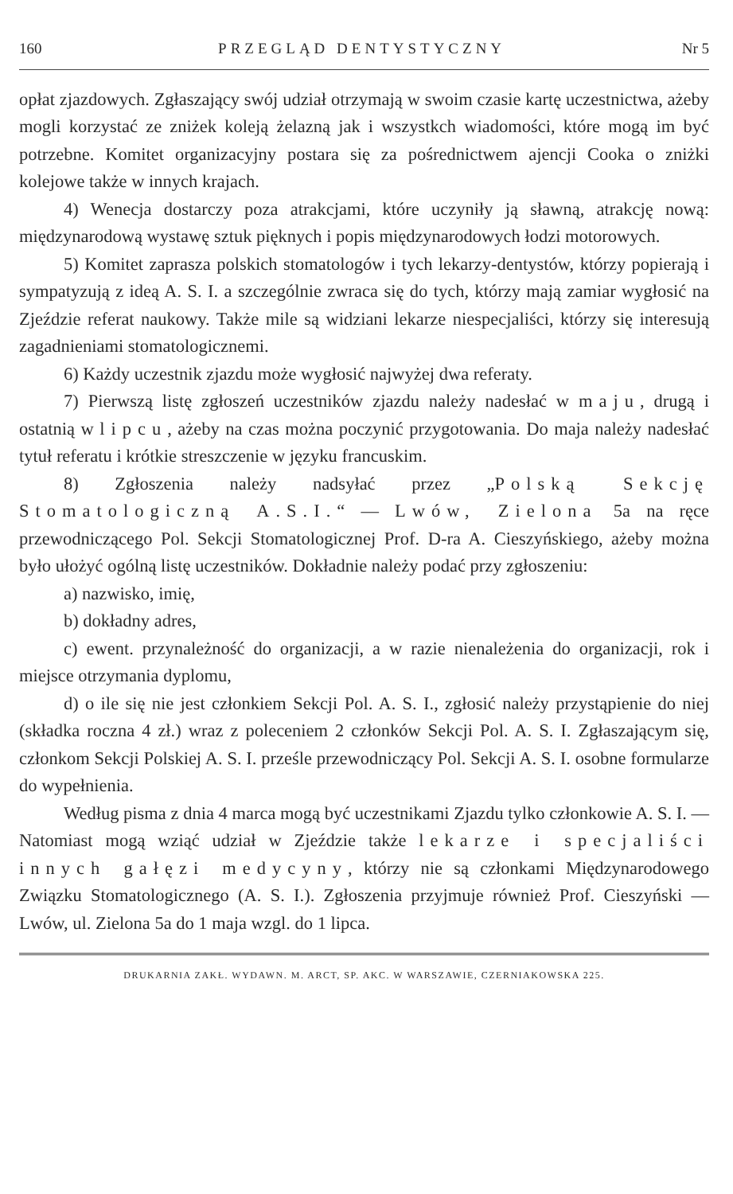160 PRZEGLĄD DENTYSTYCZNY Nr 5
opłat zjazdowych. Zgłaszający swój udział otrzymają w swoim czasie kartę uczestnictwa, ażeby mogli korzystać ze zniżek koleją żelazną jak i wszystkch wiadomości, które mogą im być potrzebne. Komitet organizacyjny postara się za pośrednictwem ajencji Cooka o zniżki kolejowe także w innych krajach.
4) Wenecja dostarczy poza atrakcjami, które uczyniły ją sławną, atrakcję nową: międzynarodową wystawę sztuk pięknych i popis międzynarodowych łodzi motorowych.
5) Komitet zaprasza polskich stomatologów i tych lekarzy-dentystów, którzy popierają i sympatyzują z ideą A. S. I. a szczególnie zwraca się do tych, którzy mają zamiar wygłosić na Zjeździe referat naukowy. Także mile są widziani lekarze niespecjaliści, którzy się interesują zagadnieniami stomatologicznemi.
6) Każdy uczestnik zjazdu może wygłosić najwyżej dwa referaty.
7) Pierwszą listę zgłoszeń uczestników zjazdu należy nadesłać w maju, drugą i ostatnią w lipcu, ażeby na czas można poczynić przygotowania. Do maja należy nadesłać tytuł referatu i krótkie streszczenie w języku francuskim.
8) Zgłoszenia należy nadsyłać przez „Polską Sekcję Stomatologiczną A.S.I.“ — Lwów, Zielona 5a na ręce przewodniczącego Pol. Sekcji Stomatologicznej Prof. D-ra A. Cieszyńskiego, ażeby można było ułożyć ogólną listę uczestników. Dokładnie należy podać przy zgłoszeniu:
a) nazwisko, imię,
b) dokładny adres,
c) ewent. przynależność do organizacji, a w razie nienależenia do organizacji, rok i miejsce otrzymania dyplomu,
d) o ile się nie jest członkiem Sekcji Pol. A. S. I., zgłosić należy przystąpienie do niej (składka roczna 4 zł.) wraz z poleceniem 2 członków Sekcji Pol. A. S. I. Zgłaszającym się, członkom Sekcji Polskiej A. S. I. prześle przewodniczący Pol. Sekcji A. S. I. osobne formularze do wypełnienia.
Według pisma z dnia 4 marca mogą być uczestnikami Zjazdu tylko członkowie A. S. I. — Natomiast mogą wziąć udział w Zjeździe także lekarze i specjaliści innych gałęzi medycyny, którzy nie są członkami Międzynarodowego Związku Stomatologicznego (A. S. I.). Zgłoszenia przyjmuje również Prof. Cieszyński — Lwów, ul. Zielona 5a do 1 maja wzgl. do 1 lipca.
DRUKARNIA ZAKŁ. WYDAWN. M. ARCT, SP. AKC. W WARSZAWIE, CZERNIAKOWSKA 225.